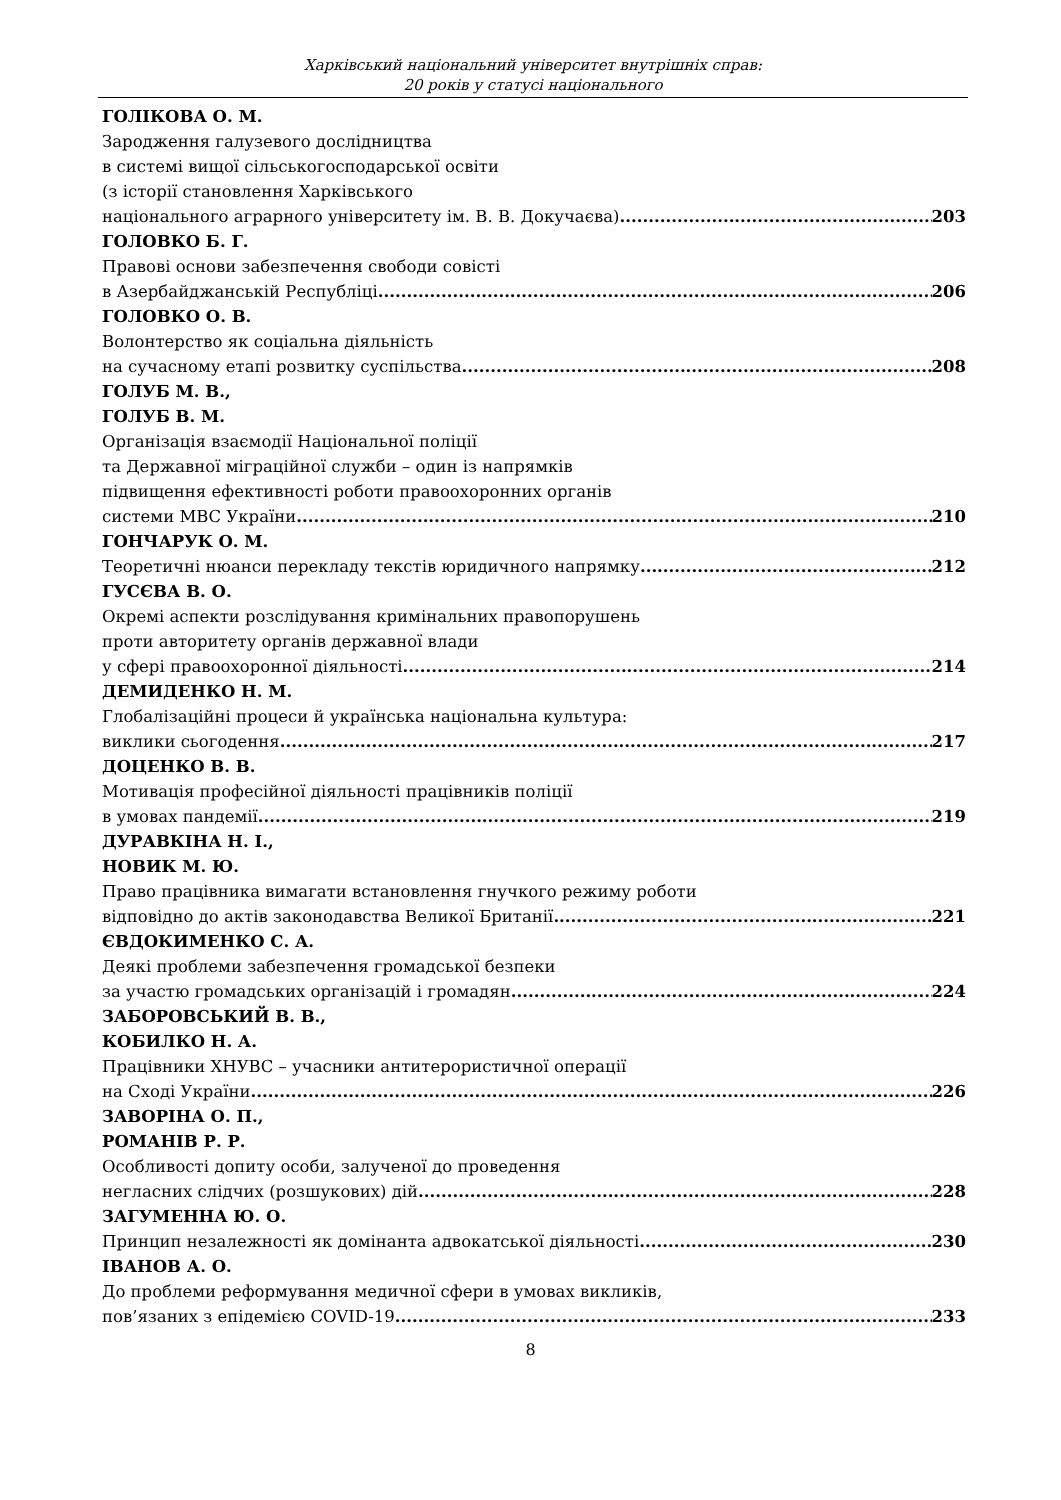Харківський національний університет внутрішніх справ:
20 років у статусі національного
ГОЛІКОВА О. М.
Зародження галузевого дослідництва
в системі вищої сільськогосподарської освіти
(з історії становлення Харківського
національного аграрного університету ім. В. В. Докучаєва) 203
ГОЛОВКО Б. Г.
Правові основи забезпечення свободи совісті
в Азербайджанській Республіці 206
ГОЛОВКО О. В.
Волонтерство як соціальна діяльність
на сучасному етапі розвитку суспільства 208
ГОЛУБ М. В.,
ГОЛУБ В. М.
Організація взаємодії Національної поліції
та Державної міграційної служби – один із напрямків
підвищення ефективності роботи правоохоронних органів
системи МВС України 210
ГОНЧАРУК О. М.
Теоретичні нюанси перекладу текстів юридичного напрямку 212
ГУСЄВА В. О.
Окремі аспекти розслідування кримінальних правопорушень
проти авторитету органів державної влади
у сфері правоохоронної діяльності 214
ДЕМИДЕНКО Н. М.
Глобалізаційні процеси й українська національна культура:
виклики сьогодення 217
ДОЦЕНКО В. В.
Мотивація професійної діяльності працівників поліції
в умовах пандемії 219
ДУРАВКІНА Н. І.,
НОВИК М. Ю.
Право працівника вимагати встановлення гнучкого режиму роботи
відповідно до актів законодавства Великої Британії 221
ЄВДОКИМЕНКО С. А.
Деякі проблеми забезпечення громадської безпеки
за участю громадських організацій і громадян 224
ЗАБОРОВСЬКИЙ В. В.,
КОБИЛКО Н. А.
Працівники ХНУВС – учасники антитерористичної операції
на Сході України 226
ЗАВОРІНА О. П.,
РОМАНІВ Р. Р.
Особливості допиту особи, залученої до проведення
негласних слідчих (розшукових) дій 228
ЗАГУМЕННА Ю. О.
Принцип незалежності як домінанта адвокатської діяльності 230
ІВАНОВ А. О.
До проблеми реформування медичної сфери в умовах викликів,
пов’язаних з епідемією COVID-19 233
8